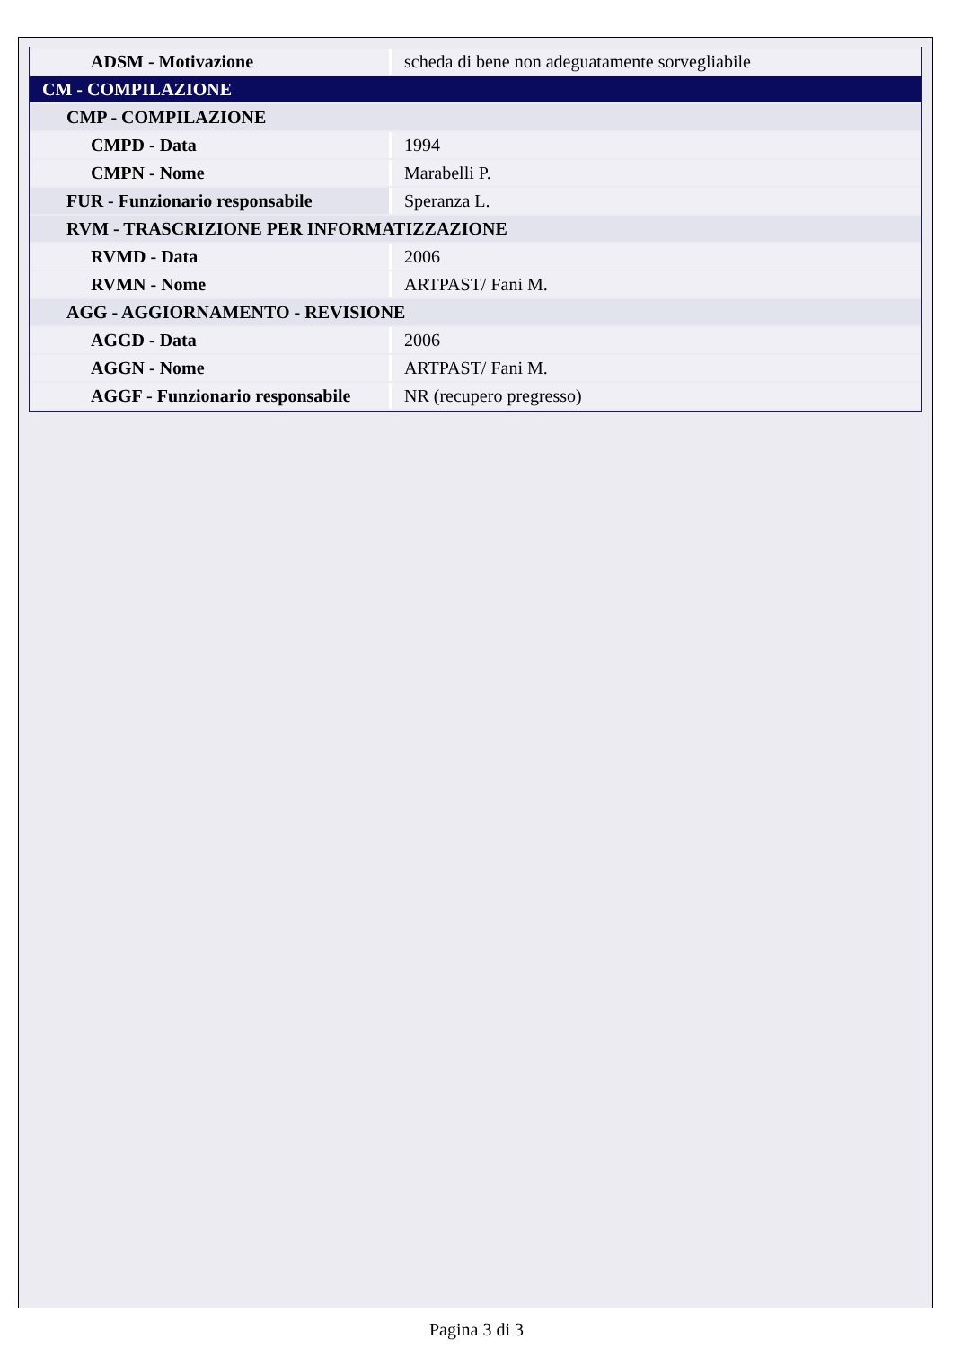| ADSM - Motivazione | scheda di bene non adeguatamente sorvegliabile |
| CM - COMPILAZIONE | |
| CMP - COMPILAZIONE | |
| CMPD - Data | 1994 |
| CMPN - Nome | Marabelli P. |
| FUR - Funzionario responsabile | Speranza L. |
| RVM - TRASCRIZIONE PER INFORMATIZZAZIONE | |
| RVMD - Data | 2006 |
| RVMN - Nome | ARTPAST/ Fani M. |
| AGG - AGGIORNAMENTO - REVISIONE | |
| AGGD - Data | 2006 |
| AGGN - Nome | ARTPAST/ Fani M. |
| AGGF - Funzionario responsabile | NR (recupero pregresso) |
Pagina 3 di 3